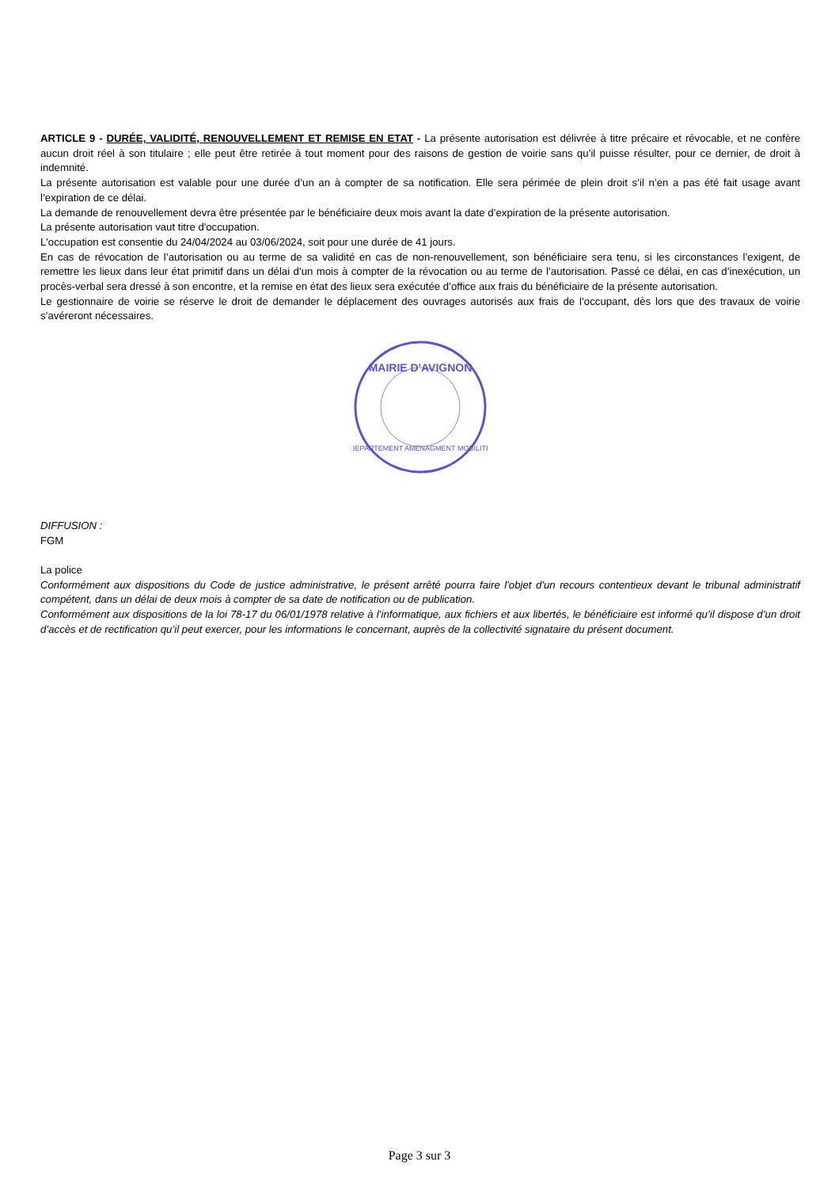ARTICLE 9 - DURÉE, VALIDITÉ, RENOUVELLEMENT ET REMISE EN ETAT - La présente autorisation est délivrée à titre précaire et révocable, et ne confère aucun droit réel à son titulaire ; elle peut être retirée à tout moment pour des raisons de gestion de voirie sans qu’il puisse résulter, pour ce dernier, de droit à indemnité.
La présente autorisation est valable pour une durée d’un an à compter de sa notification. Elle sera périmée de plein droit s’il n’en a pas été fait usage avant l’expiration de ce délai.
La demande de renouvellement devra être présentée par le bénéficiaire deux mois avant la date d’expiration de la présente autorisation.
La présente autorisation vaut titre d'occupation.
L'occupation est consentie du 24/04/2024 au 03/06/2024, soit pour une durée de 41 jours.
En cas de révocation de l’autorisation ou au terme de sa validité en cas de non-renouvellement, son bénéficiaire sera tenu, si les circonstances l’exigent, de remettre les lieux dans leur état primitif dans un délai d’un mois à compter de la révocation ou au terme de l’autorisation. Passé ce délai, en cas d’inexécution, un procès-verbal sera dressé à son encontre, et la remise en état des lieux sera exécutée d’office aux frais du bénéficiaire de la présente autorisation.
Le gestionnaire de voirie se réserve le droit de demander le déplacement des ouvrages autorisés aux frais de l’occupant, dès lors que des travaux de voirie s’avéreront nécessaires.
MAIRIE D'AVIGNON
DEPARTEMENT AMENAGMENT MOBILITE
DIFFUSION :
FGM
La police
Conformément aux dispositions du Code de justice administrative, le présent arrêté pourra faire l'objet d'un recours contentieux devant le tribunal administratif compétent, dans un délai de deux mois à compter de sa date de notification ou de publication.
Conformément aux dispositions de la loi 78-17 du 06/01/1978 relative à l’informatique, aux fichiers et aux libertés, le bénéficiaire est informé qu’il dispose d’un droit d’accès et de rectification qu’il peut exercer, pour les informations le concernant, auprès de la collectivité signataire du présent document.
Page 3 sur 3